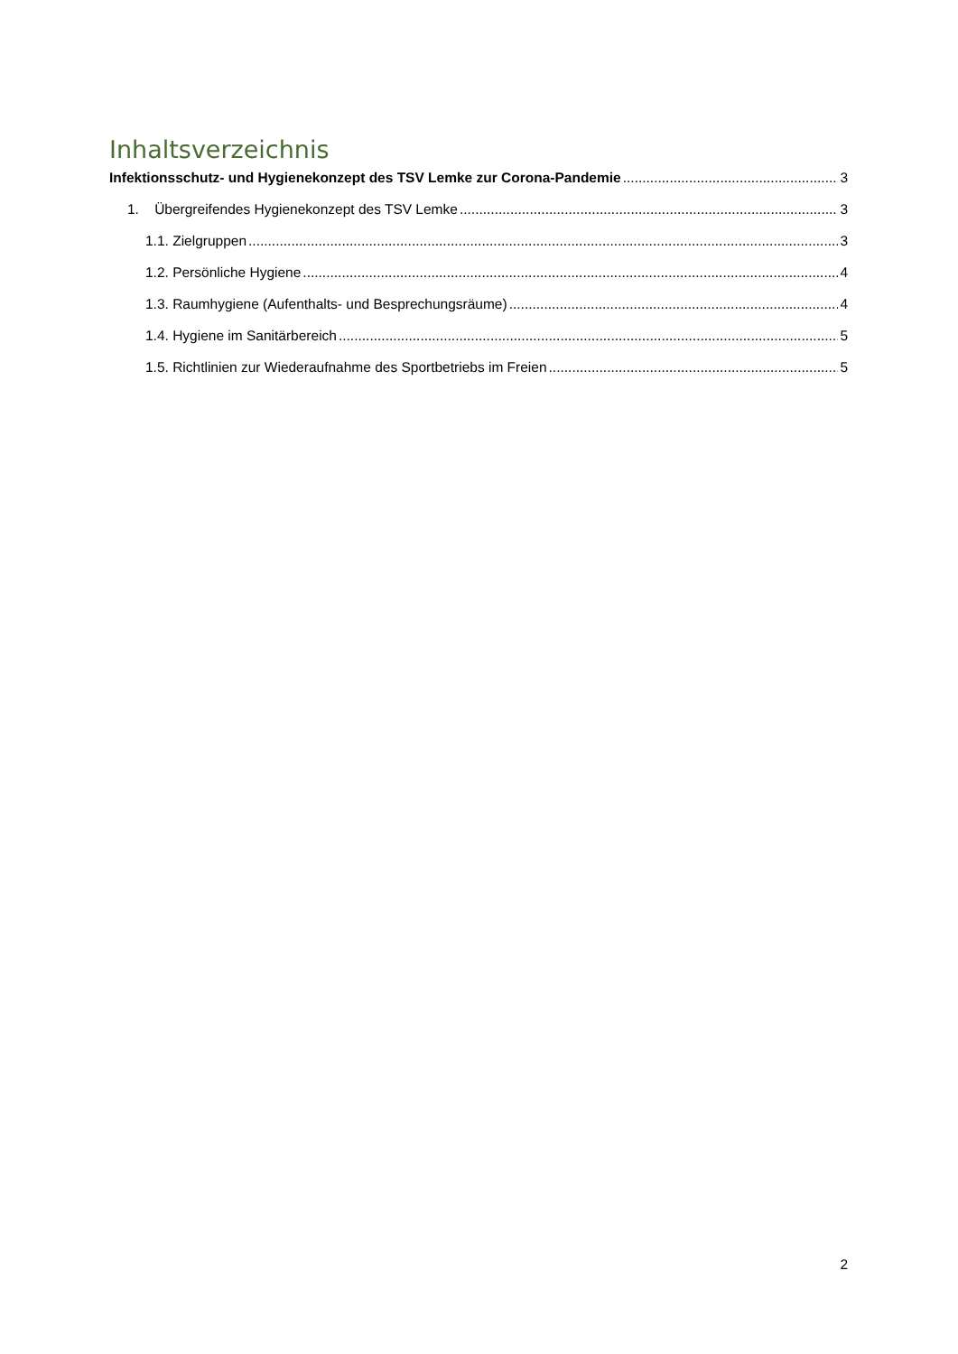Inhaltsverzeichnis
Infektionsschutz- und Hygienekonzept des TSV Lemke zur Corona-Pandemie 3
1. Übergreifendes Hygienekonzept des TSV Lemke 3
1.1. Zielgruppen 3
1.2. Persönliche Hygiene 4
1.3. Raumhygiene (Aufenthalts- und Besprechungsräume) 4
1.4. Hygiene im Sanitärbereich 5
1.5. Richtlinien zur Wiederaufnahme des Sportbetriebs im Freien 5
2